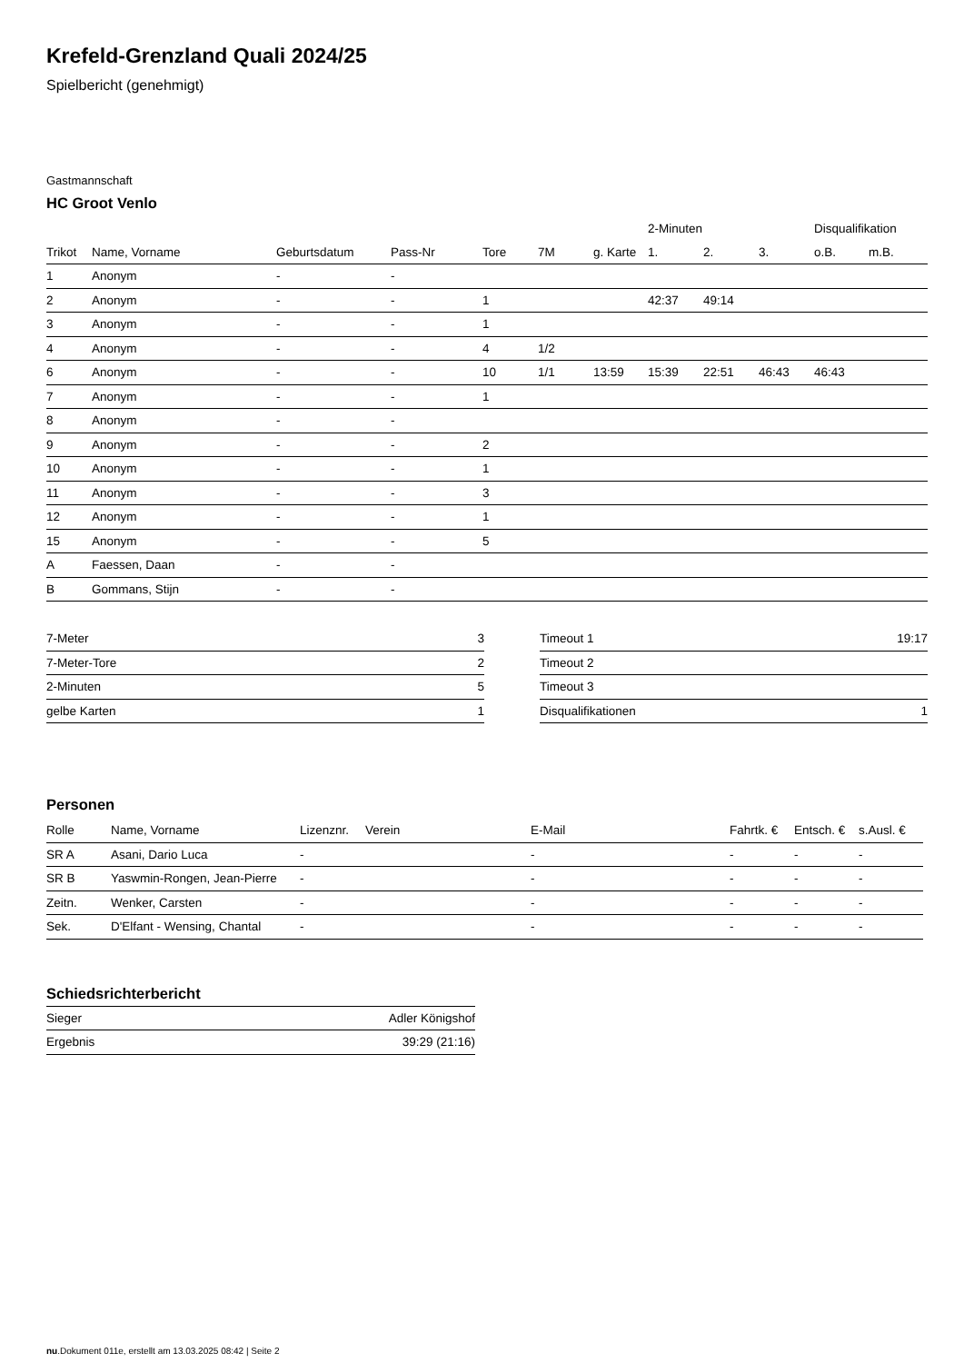Krefeld-Grenzland Quali 2024/25
Spielbericht (genehmigt)
Gastmannschaft
HC Groot Venlo
| | | | | | | | 2-Minuten | | | Disqualifikation | |
| --- | --- | --- | --- | --- | --- | --- | --- | --- | --- | --- | --- |
| Trikot | Name, Vorname | Geburtsdatum | Pass-Nr | Tore | 7M | g. Karte | 1. | 2. | 3. | o.B. | m.B. |
| 1 | Anonym | - | - | | | | | | | | |
| 2 | Anonym | - | - | 1 | | | 42:37 | 49:14 | | | |
| 3 | Anonym | - | - | 1 | | | | | | | |
| 4 | Anonym | - | - | 4 | 1/2 | | | | | | |
| 6 | Anonym | - | - | 10 | 1/1 | 13:59 | 15:39 | 22:51 | 46:43 | 46:43 | |
| 7 | Anonym | - | - | 1 | | | | | | | |
| 8 | Anonym | - | - | | | | | | | | |
| 9 | Anonym | - | - | 2 | | | | | | | |
| 10 | Anonym | - | - | 1 | | | | | | | |
| 11 | Anonym | - | - | 3 | | | | | | | |
| 12 | Anonym | - | - | 1 | | | | | | | |
| 15 | Anonym | - | - | 5 | | | | | | | |
| A | Faessen, Daan | - | - | | | | | | | | |
| B | Gommans, Stijn | - | - | | | | | | | | |
| 7-Meter | 3 |
| 7-Meter-Tore | 2 |
| 2-Minuten | 5 |
| gelbe Karten | 1 |
| Timeout 1 | 19:17 |
| Timeout 2 | |
| Timeout 3 | |
| Disqualifikationen | 1 |
Personen
| Rolle | Name, Vorname | Lizenznr. | Verein | E-Mail | Fahrtk. € | Entsch. € | s.Ausl. € |
| --- | --- | --- | --- | --- | --- | --- | --- |
| SR A | Asani, Dario Luca | - | | - | - | - | - |
| SR B | Yaswmin-Rongen, Jean-Pierre | - | | - | - | - | - |
| Zeitn. | Wenker, Carsten | - | | - | - | - | - |
| Sek. | D'Elfant - Wensing, Chantal | - | | - | - | - | - |
Schiedsrichterbericht
| Sieger | Adler Königshof |
| Ergebnis | 39:29 (21:16) |
nu.Dokument 011e, erstellt am 13.03.2025 08:42 | Seite 2